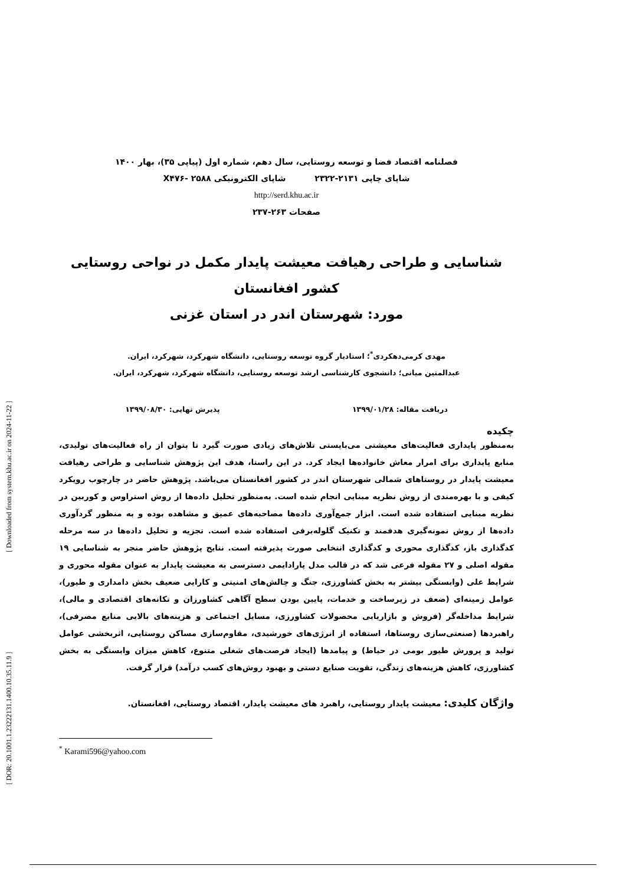[ DOR: 20.1001.1.23222131.1400.10.35.11.9 ] [ Downloaded from system.khu.ac.ir on 2024-11-22 ]
فصلنامه اقتصاد فضا و توسعه روستایی، سال دهم، شماره اول (پیاپی ۳۵)، بهار ۱۴۰۰
شاپای چاپی ۲۱۳۱-۲۳۲۲ شاپای الکترونیکی X۴۷۶- ۲۵۸۸
http://serd.khu.ac.ir
صفحات ۲۶۳-۲۳۷
شناسایی و طراحی رهیافت معیشت پایدار مکمل در نواحی روستایی کشور افغانستان
مورد: شهرستان اندر در استان غزنی
مهدی کرمی‌دهکردی<sup>*</sup>؛ استادیار گروه توسعه روستایی، دانشگاه شهرکرد، شهرکرد، ایران.
عبدالمتین میانی؛ دانشجوی کارشناسی ارشد توسعه روستایی، دانشگاه شهرکرد، شهرکرد، ایران.
دریافت مقاله: ۱۳۹۹/۰۱/۲۸ پذیرش نهایی: ۱۳۹۹/۰۸/۳۰
چکیده
به‌منظور پایداری فعالیت‌های معیشتی می‌بایستی تلاش‌های زیادی صورت گیرد تا بتوان از راه فعالیت‌های تولیدی، منابع پایداری برای امرار معاش خانواده‌ها ایجاد کرد. در این راستا، هدف این پژوهش شناسایی و طراحی رهیافت معیشت پایدار در روستاهای شمالی شهرستان اندر در کشور افغانستان می‌باشد. پژوهش حاضر در چارچوب رویکرد کیفی و با بهره‌مندی از روش نظریه مبنایی انجام شده است. به‌منظور تحلیل داده‌ها از روش استراوس و کوربین در نظریه مبنایی استفاده شده است. ابزار جمع‌آوری داده‌ها مصاحبه‌های عمیق و مشاهده بوده و به منظور گردآوری داده‌ها از روش نمونه‌گیری هدفمند و تکنیک گلوله‌برفی استفاده شده است. تجزیه و تحلیل داده‌ها در سه مرحله کدگذاری باز، کدگذاری محوری و کدگذاری انتخابی صورت پذیرفته است. نتایج پژوهش حاضر منجر به شناسایی ۱۹ مقوله اصلی و ۲۷ مقوله فرعی شد که در قالب مدل پارادایمی دسترسی به معیشت پایدار به عنوان مقوله محوری و شرایط علی (وابستگی بیشتر به بخش کشاورزی، جنگ و چالش‌های امنیتی و کارایی ضعیف بخش دامداری و طیور)، عوامل زمینه‌ای (ضعف در زیرساخت و خدمات، پایین بودن سطح آگاهی کشاورزان و تکانه‌های اقتصادی و مالی)، شرایط مداخله‌گر (فروش و بازاریابی محصولات کشاورزی، مسایل اجتماعی و هزینه‌های بالایی منابع مصرفی)، راهبردها (صنعتی‌سازی روستاها، استفاده از انرژی‌های خورشیدی، مقاوم‌سازی مساکن روستایی، اثربخشی عوامل تولید و پرورش طیور بومی در حیاط) و پیامدها (ایجاد فرصت‌های شغلی متنوع، کاهش میزان وابستگی به بخش کشاورزی، کاهش هزینه‌های زندگی، تقویت صنایع دستی و بهبود روش‌های کسب درآمد) قرار گرفت.
واژگان کلیدی: معیشت پایدار روستایی، راهبرد های معیشت پایدار، اقتصاد روستایی، افغانستان.
<sup>*</sup> Karami596@yahoo.com